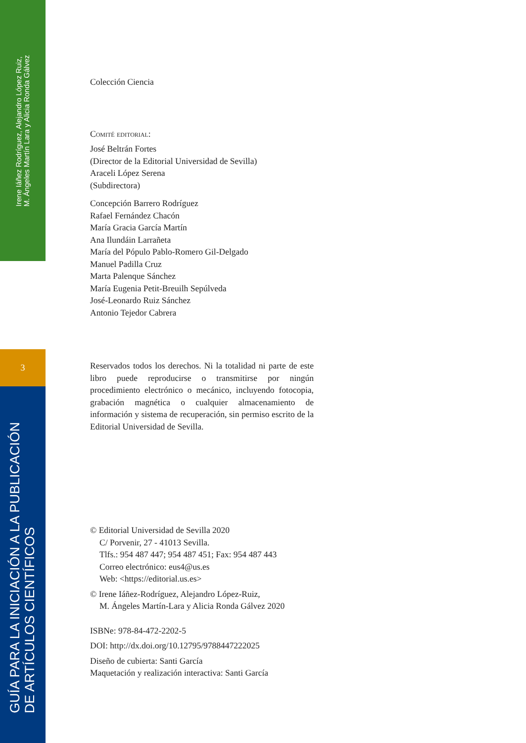Irene Iáñez Rodríguez, Alejandro López Ruiz,
M. Ángeles Martín Lara y Alicia Ronda Gálvez
3
GUÍA PARA LA INICIACIÓN A LA PUBLICACIÓN
DE ARTÍCULOS CIENTÍFICOS
Colección Ciencia
Comité editorial:
José Beltrán Fortes
(Director de la Editorial Universidad de Sevilla)
Araceli López Serena
(Subdirectora)
Concepción Barrero Rodríguez
Rafael Fernández Chacón
María Gracia García Martín
Ana Ilundáin Larrañeta
María del Pópulo Pablo-Romero Gil-Delgado
Manuel Padilla Cruz
Marta Palenque Sánchez
María Eugenia Petit-Breuilh Sepúlveda
José-Leonardo Ruiz Sánchez
Antonio Tejedor Cabrera
Reservados todos los derechos. Ni la totalidad ni parte de este libro puede reproducirse o transmitirse por ningún procedimiento electrónico o mecánico, incluyendo fotocopia, grabación magnética o cualquier almacenamiento de información y sistema de recuperación, sin permiso escrito de la Editorial Universidad de Sevilla.
© Editorial Universidad de Sevilla 2020
C/ Porvenir, 27 - 41013 Sevilla.
Tlfs.: 954 487 447; 954 487 451; Fax: 954 487 443
Correo electrónico: eus4@us.es
Web: <https://editorial.us.es>
© Irene Iáñez-Rodríguez, Alejandro López-Ruiz,
M. Ángeles Martín-Lara y Alicia Ronda Gálvez 2020
ISBNe: 978-84-472-2202-5
DOI: http://dx.doi.org/10.12795/9788447222025
Diseño de cubierta: Santi García
Maquetación y realización interactiva: Santi García